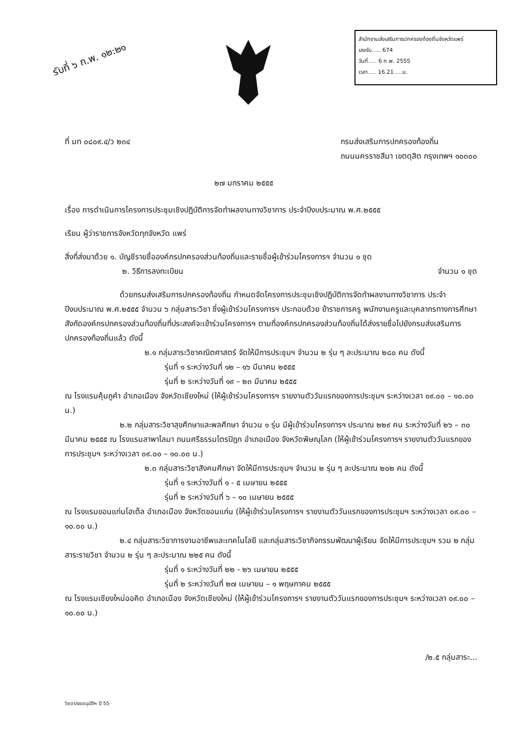รับที่ ๖ ก.พ. ๑๒:๒๑
สำนักงานส่งเสริมการปกครองท้องถิ่นจังหวัดแพร่
เลขรับ..... 674
วันที่..... 6 ก.พ. 2555
เวลา..... 16.21 ....น.
ที่ มท ๐๘๐๙.๔/ว ๒๓๔ กรมส่งเสริมการปกครองท้องถิ่น
ถนนนครราชสีมา เขตดุสิต กรุงเทพฯ ๑๐๓๐๐
๒๗ มกราคม ๒๕๕๕
เรื่อง การดำเนินการโครงการประชุมเชิงปฏิบัติการจัดทำผลงานทางวิชาการ ประจำปีงบประมาณ พ.ศ.๒๕๕๕
เรียน ผู้ว่าราชการจังหวัดทุกจังหวัด แพร่
สิ่งที่ส่งมาด้วย ๑. บัญชีรายชื่อองค์กรปกครองส่วนท้องถิ่นและรายชื่อผู้เข้าร่วมโครงการฯ จำนวน ๑ ชุด
๒. วิธีการลงทะเบียน จำนวน ๑ ชุด
ด้วยกรมส่งเสริมการปกครองท้องถิ่น กำหนดจัดโครงการประชุมเชิงปฏิบัติการจัดทำผลงานทางวิชาการ ประจำปีงบประมาณ พ.ศ.๒๕๕๕ จำนวน ๖ กลุ่มสาระวิชา ซึ่งผู้เข้าร่วมโครงการฯ ประกอบด้วย ข้าราชการครู พนักงานครูและบุคลากรทางการศึกษาสังกัดองค์กรปกครองส่วนท้องถิ่นที่ประสงค์จะเข้าร่วมโครงการฯ ตามที่องค์กรปกครองส่วนท้องถิ่นได้ส่งรายชื่อไปยังกรมส่งเสริมการปกครองท้องถิ่นแล้ว ดังนี้
๒.๑ กลุ่มสาระวิชาคณิตศาสตร์ จัดให้มีการประชุมฯ จำนวน ๒ รุ่น ๆ ละประมาณ ๒๘๐ คน ดังนี้
รุ่นที่ ๑ ระหว่างวันที่ ๑๒ – ๑๖ มีนาคม ๒๕๕๕
รุ่นที่ ๒ ระหว่างวันที่ ๑๙ – ๒๓ มีนาคม ๒๕๕๕
ณ โรงแรมคุ้มภูคำ อำเภอเมือง จังหวัดเชียงใหม่ (ให้ผู้เข้าร่วมโครงการฯ รายงานตัววันแรกของการประชุมฯ ระหว่างเวลา ๐๙.๐๐ – ๑๐.๐๐ น.)
๒.๒ กลุ่มสาระวิชาสุขศึกษาและพลศึกษา จำนวน ๑ รุ่น มีผู้เข้าร่วมโครงการฯ ประมาณ ๒๒๙ คน ระหว่างวันที่ ๒๖ – ๓๐ มีนาคม ๒๕๕๕ ณ โรงแรมลาพาโลมา ถนนศรีธรรมไตรปิฎก อำเภอเมือง จังหวัดพิษณุโลก (ให้ผู้เข้าร่วมโครงการฯ รายงานตัววันแรกของการประชุมฯ ระหว่างเวลา ๐๙.๐๐ – ๑๐.๐๐ น.)
๒.๓ กลุ่มสาระวิชาสังคมศึกษา จัดให้มีการประชุมฯ จำนวน ๒ รุ่น ๆ ละประมาณ ๒๐๒ คน ดังนี้
รุ่นที่ ๑ ระหว่างวันที่ ๑ - ๕ เมษายน ๒๕๕๕
รุ่นที่ ๒ ระหว่างวันที่ ๖ – ๑๐ เมษายน ๒๕๕๕
ณ โรงแรมขอนแก่นโฮเต็ล อำเภอเมือง จังหวัดขอนแก่น (ให้ผู้เข้าร่วมโครงการฯ รายงานตัววันแรกของการประชุมฯ ระหว่างเวลา ๐๙.๐๐ – ๑๐.๐๐ น.)
๒.๔ กลุ่มสาระวิชาการงานอาชีพและเทคโนโลยี และกลุ่มสาระวิชากิจกรรมพัฒนาผู้เรียน จัดให้มีการประชุมฯ รวม ๒ กลุ่มสาระรายวิชา จำนวน ๒ รุ่น ๆ ละประมาณ ๒๒๕ คน ดังนี้
รุ่นที่ ๑ ระหว่างวันที่ ๒๒ - ๒๖ เมษายน ๒๕๕๕
รุ่นที่ ๒ ระหว่างวันที่ ๒๗ เมษายน – ๑ พฤษภาคม ๒๕๕๕
ณ โรงแรมเชียงใหม่ออคิด อำเภอเมือง จังหวัดเชียงใหม่ (ให้ผู้เข้าร่วมโครงการฯ รายงานตัววันแรกของการประชุมฯ ระหว่างเวลา ๐๙.๐๐ – ๑๐.๐๐ น.)
/๒.๕ กลุ่มสาระ...
วิชดา/ขออนุมัติฯ ปี 55